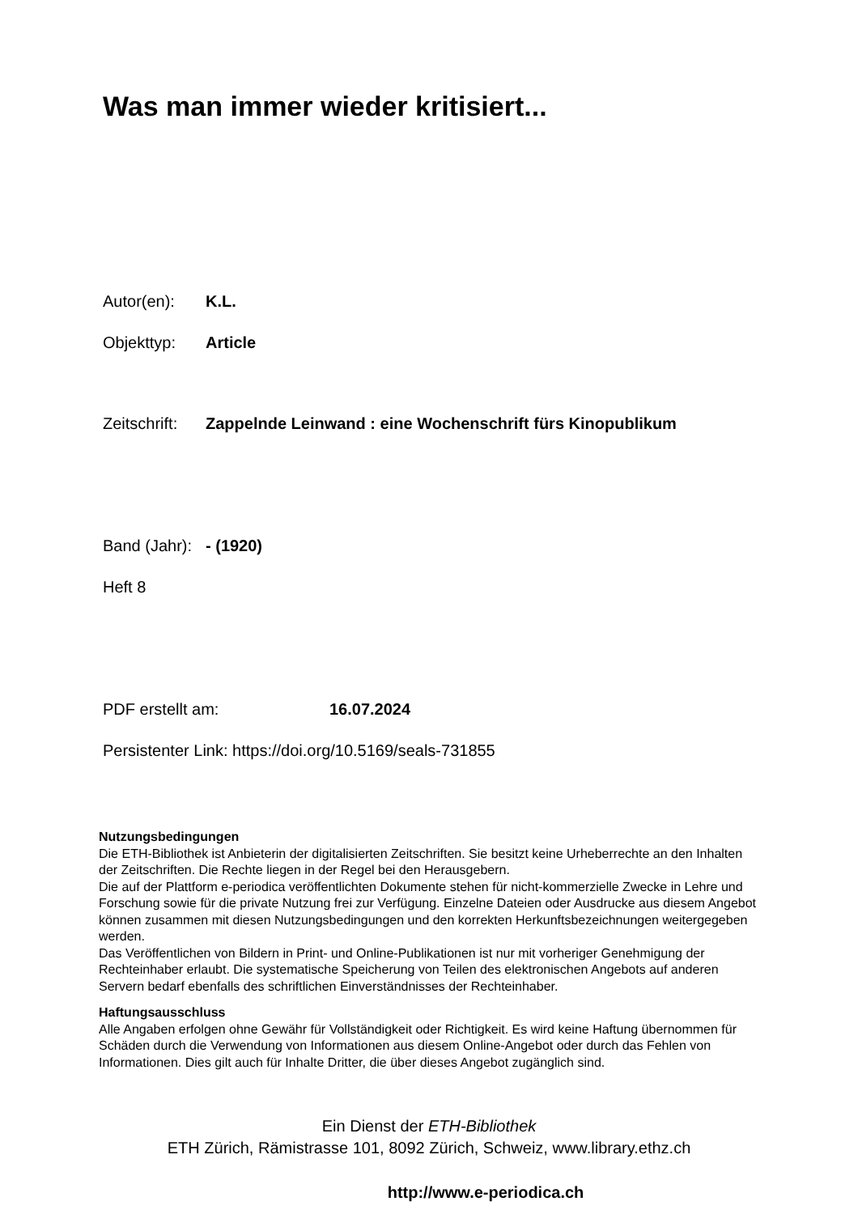Was man immer wieder kritisiert...
Autor(en): K.L.
Objekttyp: Article
Zeitschrift: Zappelnde Leinwand : eine Wochenschrift fürs Kinopublikum
Band (Jahr): - (1920)
Heft 8
PDF erstellt am: 16.07.2024
Persistenter Link: https://doi.org/10.5169/seals-731855
Nutzungsbedingungen
Die ETH-Bibliothek ist Anbieterin der digitalisierten Zeitschriften. Sie besitzt keine Urheberrechte an den Inhalten der Zeitschriften. Die Rechte liegen in der Regel bei den Herausgebern.
Die auf der Plattform e-periodica veröffentlichten Dokumente stehen für nicht-kommerzielle Zwecke in Lehre und Forschung sowie für die private Nutzung frei zur Verfügung. Einzelne Dateien oder Ausdrucke aus diesem Angebot können zusammen mit diesen Nutzungsbedingungen und den korrekten Herkunftsbezeichnungen weitergegeben werden.
Das Veröffentlichen von Bildern in Print- und Online-Publikationen ist nur mit vorheriger Genehmigung der Rechteinhaber erlaubt. Die systematische Speicherung von Teilen des elektronischen Angebots auf anderen Servern bedarf ebenfalls des schriftlichen Einverständnisses der Rechteinhaber.
Haftungsausschluss
Alle Angaben erfolgen ohne Gewähr für Vollständigkeit oder Richtigkeit. Es wird keine Haftung übernommen für Schäden durch die Verwendung von Informationen aus diesem Online-Angebot oder durch das Fehlen von Informationen. Dies gilt auch für Inhalte Dritter, die über dieses Angebot zugänglich sind.
Ein Dienst der ETH-Bibliothek
ETH Zürich, Rämistrasse 101, 8092 Zürich, Schweiz, www.library.ethz.ch
http://www.e-periodica.ch